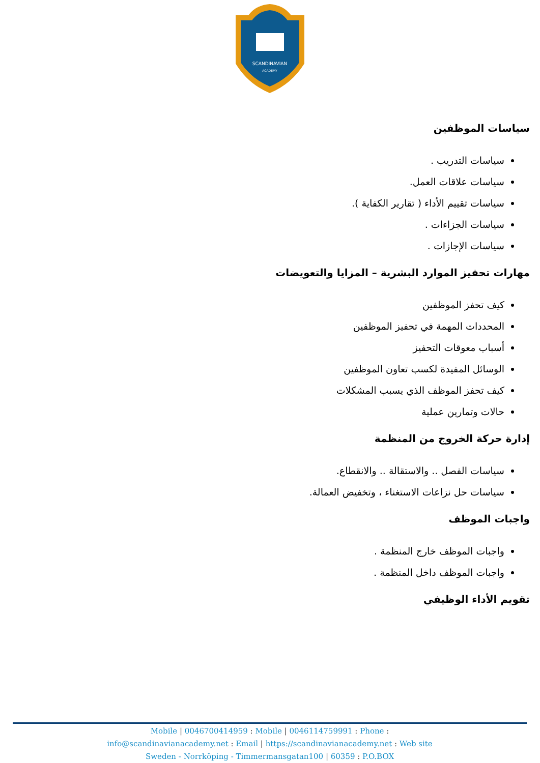SCANDINAVIAN
ACADEMY
سياسات الموظفين
سياسات التدريب .
سياسات علاقات العمل.
سياسات تقييم الأداء ( تقارير الكفاية ).
سياسات الجزاءات .
سياسات الإجازات .
مهارات تحفيز الموارد البشرية – المزايا والتعويضات
كيف تحفز الموظفين
المحددات المهمة في تحفيز الموظفين
أسباب معوقات التحفيز
الوسائل المفيدة لكسب تعاون الموظفين
كيف تحفز الموظف الذي يسبب المشكلات
حالات وتمارين عملية
إدارة حركة الخروج من المنظمة
سياسات الفصل .. والاستقالة .. والانقطاع.
سياسات حل نزاعات الاستغناء ، وتخفيض العمالة.
واجبات الموظف
واجبات الموظف خارج المنظمة .
واجبات الموظف داخل المنظمة .
تقويم الأداء الوظيفي
Mobile | 0046700414959 : Mobile | 0046114759991 : Phone :
info@scandinavianacademy.net : Email | https://scandinavianacademy.net : Web site
Sweden - Norrköping - Timmermansgatan100 | 60359 : P.O.BOX